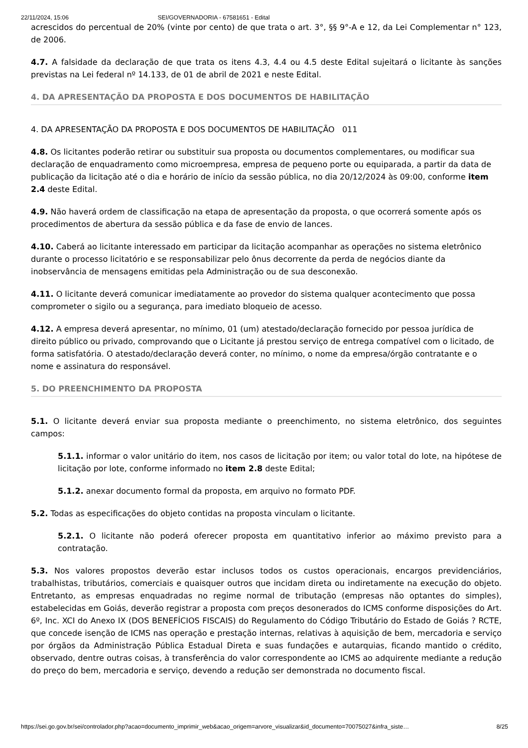22/11/2024, 15:06 SEI/GOVERNADORIA - 67581651 - Edital
acrescidos do percentual de 20% (vinte por cento) de que trata o art. 3°, §§ 9°-A e 12, da Lei Complementar n° 123, de 2006.
4.7. A falsidade da declaração de que trata os itens 4.3, 4.4 ou 4.5 deste Edital sujeitará o licitante às sanções previstas na Lei federal nº 14.133, de 01 de abril de 2021 e neste Edital.
4. DA APRESENTAÇÃO DA PROPOSTA E DOS DOCUMENTOS DE HABILITAÇÃO
4. DA APRESENTAÇÃO DA PROPOSTA E DOS DOCUMENTOS DE HABILITAÇÃO 011
4.8. Os licitantes poderão retirar ou substituir sua proposta ou documentos complementares, ou modificar sua declaração de enquadramento como microempresa, empresa de pequeno porte ou equiparada, a partir da data de publicação da licitação até o dia e horário de início da sessão pública, no dia 20/12/2024 às 09:00, conforme item 2.4 deste Edital.
4.9. Não haverá ordem de classificação na etapa de apresentação da proposta, o que ocorrerá somente após os procedimentos de abertura da sessão pública e da fase de envio de lances.
4.10. Caberá ao licitante interessado em participar da licitação acompanhar as operações no sistema eletrônico durante o processo licitatório e se responsabilizar pelo ônus decorrente da perda de negócios diante da inobservância de mensagens emitidas pela Administração ou de sua desconexão.
4.11. O licitante deverá comunicar imediatamente ao provedor do sistema qualquer acontecimento que possa comprometer o sigilo ou a segurança, para imediato bloqueio de acesso.
4.12. A empresa deverá apresentar, no mínimo, 01 (um) atestado/declaração fornecido por pessoa jurídica de direito público ou privado, comprovando que o Licitante já prestou serviço de entrega compatível com o licitado, de forma satisfatória. O atestado/declaração deverá conter, no mínimo, o nome da empresa/órgão contratante e o nome e assinatura do responsável.
5. DO PREENCHIMENTO DA PROPOSTA
5.1. O licitante deverá enviar sua proposta mediante o preenchimento, no sistema eletrônico, dos seguintes campos:
5.1.1. informar o valor unitário do item, nos casos de licitação por item; ou valor total do lote, na hipótese de licitação por lote, conforme informado no item 2.8 deste Edital;
5.1.2. anexar documento formal da proposta, em arquivo no formato PDF.
5.2. Todas as especificações do objeto contidas na proposta vinculam o licitante.
5.2.1. O licitante não poderá oferecer proposta em quantitativo inferior ao máximo previsto para a contratação.
5.3. Nos valores propostos deverão estar inclusos todos os custos operacionais, encargos previdenciários, trabalhistas, tributários, comerciais e quaisquer outros que incidam direta ou indiretamente na execução do objeto. Entretanto, as empresas enquadradas no regime normal de tributação (empresas não optantes do simples), estabelecidas em Goiás, deverão registrar a proposta com preços desonerados do ICMS conforme disposições do Art. 6º, Inc. XCI do Anexo IX (DOS BENEFÍCIOS FISCAIS) do Regulamento do Código Tributário do Estado de Goiás ? RCTE, que concede isenção de ICMS nas operação e prestação internas, relativas à aquisição de bem, mercadoria e serviço por órgãos da Administração Pública Estadual Direta e suas fundações e autarquias, ficando mantido o crédito, observado, dentre outras coisas, à transferência do valor correspondente ao ICMS ao adquirente mediante a redução do preço do bem, mercadoria e serviço, devendo a redução ser demonstrada no documento fiscal.
https://sei.go.gov.br/sei/controlador.php?acao=documento_imprimir_web&acao_origem=arvore_visualizar&id_documento=70075027&infra_siste… 8/25